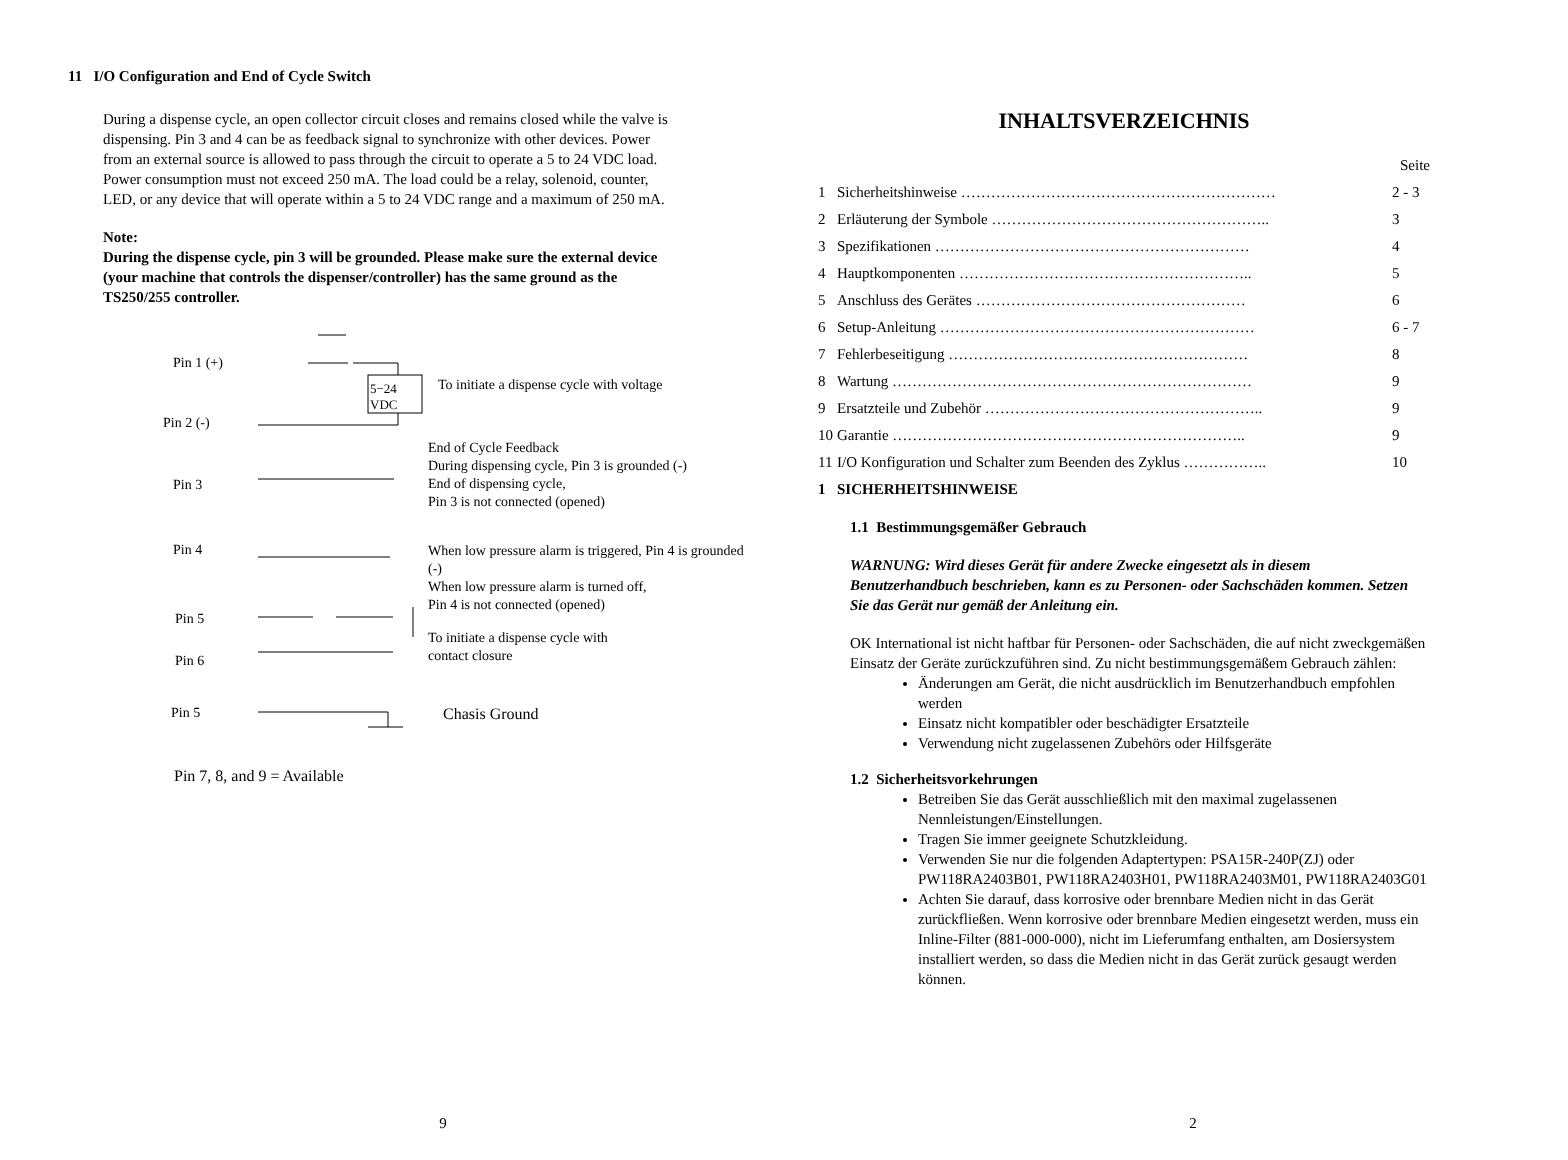11 I/O Configuration and End of Cycle Switch
During a dispense cycle, an open collector circuit closes and remains closed while the valve is dispensing. Pin 3 and 4 can be as feedback signal to synchronize with other devices. Power from an external source is allowed to pass through the circuit to operate a 5 to 24 VDC load. Power consumption must not exceed 250 mA. The load could be a relay, solenoid, counter, LED, or any device that will operate within a 5 to 24 VDC range and a maximum of 250 mA.
Note:
During the dispense cycle, pin 3 will be grounded. Please make sure the external device (your machine that controls the dispenser/controller) has the same ground as the TS250/255 controller.
Pin 1 (+)
5−24
VDC
To initiate a dispense cycle with voltage
Pin 2 (-)
End of Cycle Feedback
During dispensing cycle, Pin 3 is grounded (-)
End of dispensing cycle,
Pin 3 is not connected (opened)
Pin 3
Pin 4
When low pressure alarm is triggered, Pin 4 is grounded (-)
When low pressure alarm is turned off,
Pin 4 is not connected (opened)
Pin 5
To initiate a dispense cycle with
contact closure
Pin 6
Pin 5 Chasis Ground
Pin 7, 8, and 9 = Available
9
INHALTSVERZEICHNIS
| | | Seite |
| 1 | Sicherheitshinweise ……………………………………………………… | 2 - 3 |
| 2 | Erläuterung der Symbole ……………………………………………….. | 3 |
| 3 | Spezifikationen ……………………………………………………… | 4 |
| 4 | Hauptkomponenten ………………………………………………….. | 5 |
| 5 | Anschluss des Gerätes ……………………………………………… | 6 |
| 6 | Setup-Anleitung ……………………………………………………… | 6 - 7 |
| 7 | Fehlerbeseitigung …………………………………………………… | 8 |
| 8 | Wartung ……………………………………………………………… | 9 |
| 9 | Ersatzteile und Zubehör ……………………………………………….. | 9 |
| 10 | Garantie …………………………………………………………….. | 9 |
| 11 | I/O Konfiguration und Schalter zum Beenden des Zyklus …………….. | 10 |
| 1 | SICHERHEITSHINWEISE | |
1.1 Bestimmungsgemäßer Gebrauch
WARNUNG: Wird dieses Gerät für andere Zwecke eingesetzt als in diesem Benutzerhandbuch beschrieben, kann es zu Personen- oder Sachschäden kommen. Setzen Sie das Gerät nur gemäß der Anleitung ein.
OK International ist nicht haftbar für Personen- oder Sachschäden, die auf nicht zweckgemäßen Einsatz der Geräte zurückzuführen sind. Zu nicht bestimmungsgemäßem Gebrauch zählen:
Änderungen am Gerät, die nicht ausdrücklich im Benutzerhandbuch empfohlen werden
Einsatz nicht kompatibler oder beschädigter Ersatzteile
Verwendung nicht zugelassenen Zubehörs oder Hilfsgeräte
1.2 Sicherheitsvorkehrungen
Betreiben Sie das Gerät ausschließlich mit den maximal zugelassenen Nennleistungen/Einstellungen.
Tragen Sie immer geeignete Schutzkleidung.
Verwenden Sie nur die folgenden Adaptertypen: PSA15R-240P(ZJ) oder PW118RA2403B01, PW118RA2403H01, PW118RA2403M01, PW118RA2403G01
Achten Sie darauf, dass korrosive oder brennbare Medien nicht in das Gerät zurückfließen. Wenn korrosive oder brennbare Medien eingesetzt werden, muss ein Inline-Filter (881-000-000), nicht im Lieferumfang enthalten, am Dosiersystem installiert werden, so dass die Medien nicht in das Gerät zurück gesaugt werden können.
2